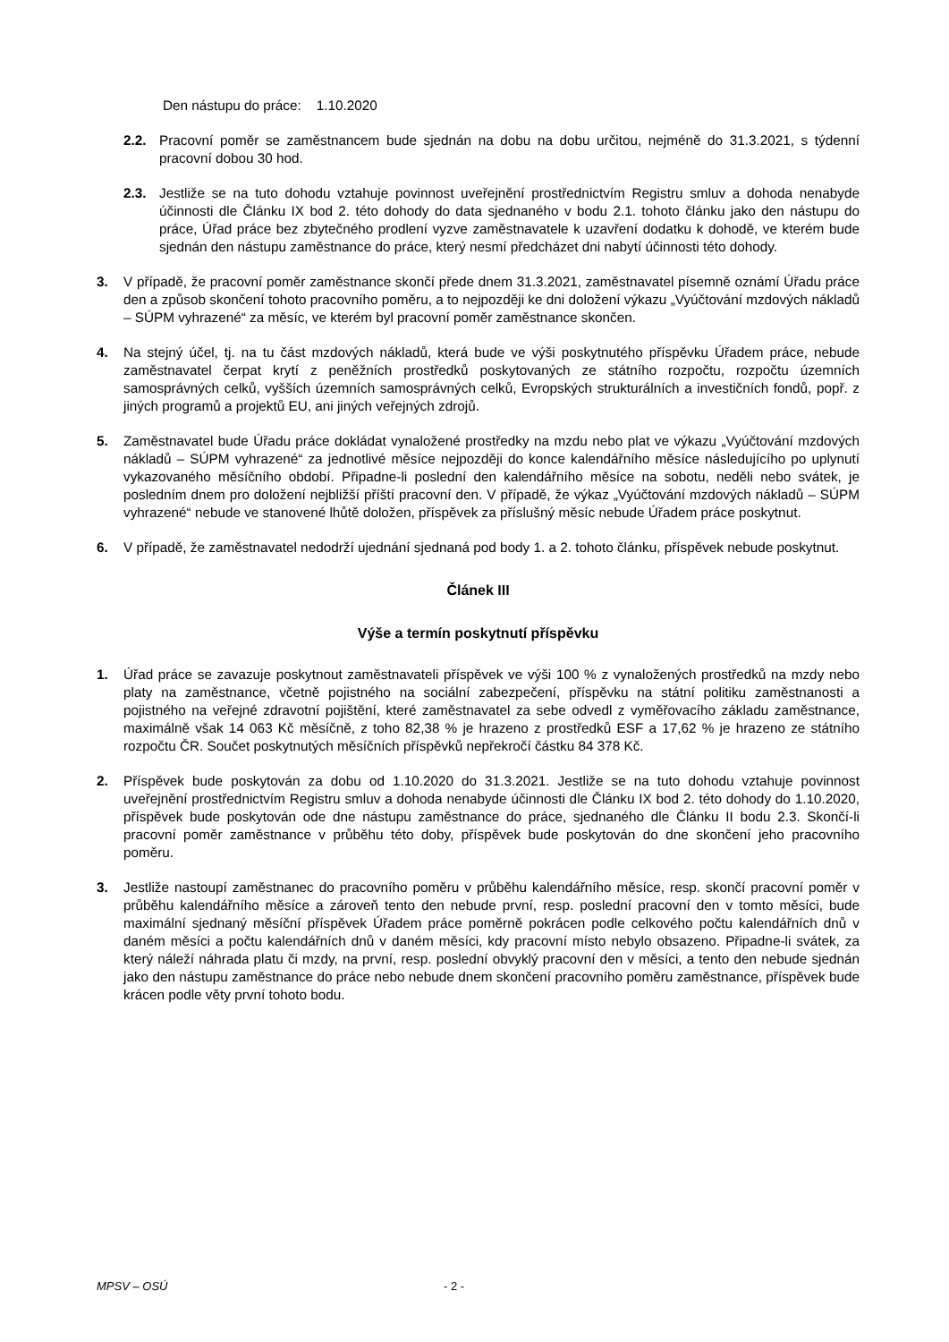Den nástupu do práce: 1.10.2020
2.2. Pracovní poměr se zaměstnancem bude sjednán na dobu na dobu určitou, nejméně do 31.3.2021, s týdenní pracovní dobou 30 hod.
2.3. Jestliže se na tuto dohodu vztahuje povinnost uveřejnění prostřednictvím Registru smluv a dohoda nenabyde účinnosti dle Článku IX bod 2. této dohody do data sjednaného v bodu 2.1. tohoto článku jako den nástupu do práce, Úřad práce bez zbytečného prodlení vyzve zaměstnavatele k uzavření dodatku k dohodě, ve kterém bude sjednán den nástupu zaměstnance do práce, který nesmí předcházet dni nabytí účinnosti této dohody.
3. V případě, že pracovní poměr zaměstnance skončí přede dnem 31.3.2021, zaměstnavatel písemně oznámí Úřadu práce den a způsob skončení tohoto pracovního poměru, a to nejpozději ke dni doložení výkazu „Vyúčtování mzdových nákladů – SÚPM vyhrazené“ za měsíc, ve kterém byl pracovní poměr zaměstnance skončen.
4. Na stejný účel, tj. na tu část mzdových nákladů, která bude ve výši poskytnutého příspěvku Úřadem práce, nebude zaměstnavatel čerpat krytí z peněžních prostředků poskytovaných ze státního rozpočtu, rozpočtu územních samosprávných celků, vyšších územních samosprávných celků, Evropských strukturálních a investičních fondů, popř. z jiných programů a projektů EU, ani jiných veřejných zdrojů.
5. Zaměstnavatel bude Úřadu práce dokládat vynaložené prostředky na mzdu nebo plat ve výkazu „Vyúčtování mzdových nákladů – SÚPM vyhrazené“ za jednotlivé měsíce nejpozději do konce kalendářního měsíce následujícího po uplynutí vykazovaného měsíčního období. Připadne-li poslední den kalendářního měsíce na sobotu, neděli nebo svátek, je posledním dnem pro doložení nejbližší příští pracovní den. V případě, že výkaz „Vyúčtování mzdových nákladů – SÚPM vyhrazené“ nebude ve stanovené lhůtě doložen, příspěvek za příslušný měsíc nebude Úřadem práce poskytnut.
6. V případě, že zaměstnavatel nedodrží ujednání sjednaná pod body 1. a 2. tohoto článku, příspěvek nebude poskytnut.
Článek III
Výše a termín poskytnutí příspěvku
1. Úřad práce se zavazuje poskytnout zaměstnavateli příspěvek ve výši 100 % z vynaložených prostředků na mzdy nebo platy na zaměstnance, včetně pojistného na sociální zabezpečení, příspěvku na státní politiku zaměstnanosti a pojistného na veřejné zdravotní pojištění, které zaměstnavatel za sebe odvedl z vyměřovacího základu zaměstnance, maximálně však 14 063 Kč měsíčně, z toho 82,38 % je hrazeno z prostředků ESF a 17,62 % je hrazeno ze státního rozpočtu ČR. Součet poskytnutých měsíčních příspěvků nepřekročí částku 84 378 Kč.
2. Příspěvek bude poskytován za dobu od 1.10.2020 do 31.3.2021. Jestliže se na tuto dohodu vztahuje povinnost uveřejnění prostřednictvím Registru smluv a dohoda nenabyde účinnosti dle Článku IX bod 2. této dohody do 1.10.2020, příspěvek bude poskytován ode dne nástupu zaměstnance do práce, sjednaného dle Článku II bodu 2.3. Skončí-li pracovní poměr zaměstnance v průběhu této doby, příspěvek bude poskytován do dne skončení jeho pracovního poměru.
3. Jestliže nastoupí zaměstnanec do pracovního poměru v průběhu kalendářního měsíce, resp. skončí pracovní poměr v průběhu kalendářního měsíce a zároveň tento den nebude první, resp. poslední pracovní den v tomto měsíci, bude maximální sjednaný měsíční příspěvek Úřadem práce poměrně pokrácen podle celkového počtu kalendářních dnů v daném měsíci a počtu kalendářních dnů v daném měsíci, kdy pracovní místo nebylo obsazeno. Připadne-li svátek, za který náleží náhrada platu či mzdy, na první, resp. poslední obvyklý pracovní den v měsíci, a tento den nebude sjednán jako den nástupu zaměstnance do práce nebo nebude dnem skončení pracovního poměru zaměstnance, příspěvek bude krácen podle věty první tohoto bodu.
MPSV – OSÚ - 2 -